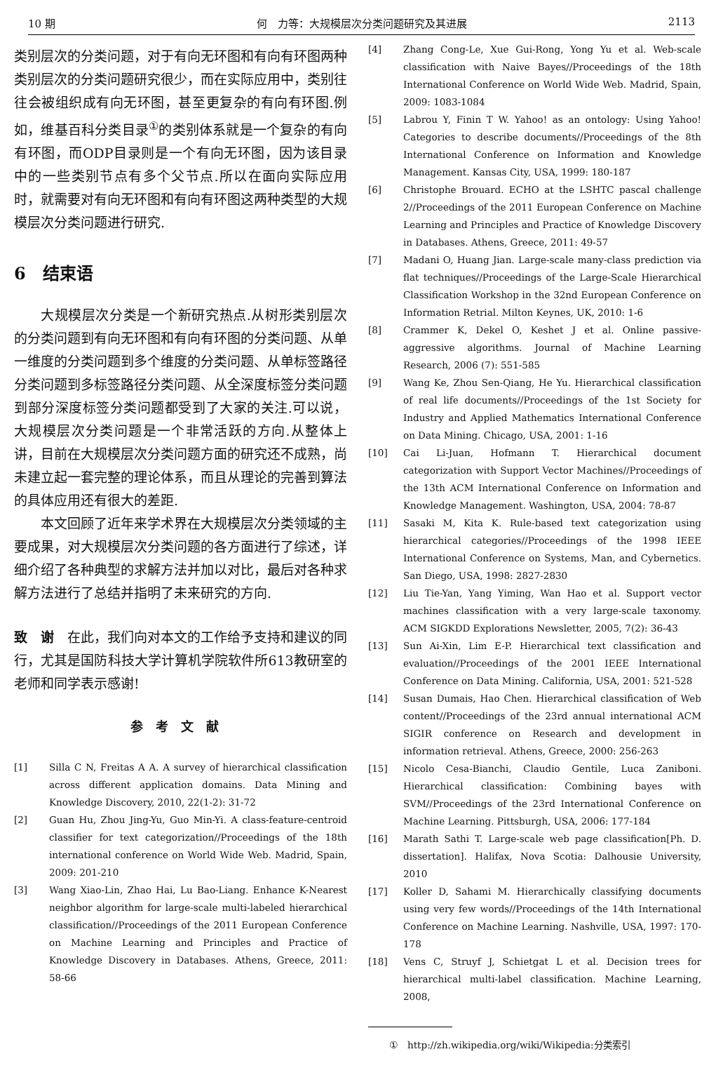10 期 何　力等：大规模层次分类问题研究及其进展 2113
类别层次的分类问题，对于有向无环图和有向有环图两种类别层次的分类问题研究很少，而在实际应用中，类别往往会被组织成有向无环图，甚至更复杂的有向有环图.例如，维基百科分类目录<sup>①</sup>的类别体系就是一个复杂的有向有环图，而ODP目录则是一个有向无环图，因为该目录中的一些类别节点有多个父节点.所以在面向实际应用时，就需要对有向无环图和有向有环图这两种类型的大规模层次分类问题进行研究.
6　结束语
大规模层次分类是一个新研究热点.从树形类别层次的分类问题到有向无环图和有向有环图的分类问题、从单一维度的分类问题到多个维度的分类问题、从单标签路径分类问题到多标签路径分类问题、从全深度标签分类问题到部分深度标签分类问题都受到了大家的关注.可以说，大规模层次分类问题是一个非常活跃的方向.从整体上讲，目前在大规模层次分类问题方面的研究还不成熟，尚未建立起一套完整的理论体系，而且从理论的完善到算法的具体应用还有很大的差距.
本文回顾了近年来学术界在大规模层次分类领域的主要成果，对大规模层次分类问题的各方面进行了综述，详细介绍了各种典型的求解方法并加以对比，最后对各种求解方法进行了总结并指明了未来研究的方向.
致　谢　在此，我们向对本文的工作给予支持和建议的同行，尤其是国防科技大学计算机学院软件所613教研室的老师和同学表示感谢!
参考文献
[1] Silla C N, Freitas A A. A survey of hierarchical classification across different application domains. Data Mining and Knowledge Discovery, 2010, 22(1-2): 31-72
[2] Guan Hu, Zhou Jing-Yu, Guo Min-Yi. A class-feature-centroid classifier for text categorization//Proceedings of the 18th international conference on World Wide Web. Madrid, Spain, 2009: 201-210
[3] Wang Xiao-Lin, Zhao Hai, Lu Bao-Liang. Enhance K-Nearest neighbor algorithm for large-scale multi-labeled hierarchical classification//Proceedings of the 2011 European Conference on Machine Learning and Principles and Practice of Knowledge Discovery in Databases. Athens, Greece, 2011: 58-66
[4] Zhang Cong-Le, Xue Gui-Rong, Yong Yu et al. Web-scale classification with Naive Bayes//Proceedings of the 18th International Conference on World Wide Web. Madrid, Spain, 2009: 1083-1084
[5] Labrou Y, Finin T W. Yahoo! as an ontology: Using Yahoo! Categories to describe documents//Proceedings of the 8th International Conference on Information and Knowledge Management. Kansas City, USA, 1999: 180-187
[6] Christophe Brouard. ECHO at the LSHTC pascal challenge 2//Proceedings of the 2011 European Conference on Machine Learning and Principles and Practice of Knowledge Discovery in Databases. Athens, Greece, 2011: 49-57
[7] Madani O, Huang Jian. Large-scale many-class prediction via flat techniques//Proceedings of the Large-Scale Hierarchical Classification Workshop in the 32nd European Conference on Information Retrial. Milton Keynes, UK, 2010: 1-6
[8] Crammer K, Dekel O, Keshet J et al. Online passive-aggressive algorithms. Journal of Machine Learning Research, 2006 (7): 551-585
[9] Wang Ke, Zhou Sen-Qiang, He Yu. Hierarchical classification of real life documents//Proceedings of the 1st Society for Industry and Applied Mathematics International Conference on Data Mining. Chicago, USA, 2001: 1-16
[10] Cai Li-Juan, Hofmann T. Hierarchical document categorization with Support Vector Machines//Proceedings of the 13th ACM International Conference on Information and Knowledge Management. Washington, USA, 2004: 78-87
[11] Sasaki M, Kita K. Rule-based text categorization using hierarchical categories//Proceedings of the 1998 IEEE International Conference on Systems, Man, and Cybernetics. San Diego, USA, 1998: 2827-2830
[12] Liu Tie-Yan, Yang Yiming, Wan Hao et al. Support vector machines classification with a very large-scale taxonomy. ACM SIGKDD Explorations Newsletter, 2005, 7(2): 36-43
[13] Sun Ai-Xin, Lim E-P. Hierarchical text classification and evaluation//Proceedings of the 2001 IEEE International Conference on Data Mining. California, USA, 2001: 521-528
[14] Susan Dumais, Hao Chen. Hierarchical classification of Web content//Proceedings of the 23rd annual international ACM SIGIR conference on Research and development in information retrieval. Athens, Greece, 2000: 256-263
[15] Nicolo Cesa-Bianchi, Claudio Gentile, Luca Zaniboni. Hierarchical classification: Combining bayes with SVM//Proceedings of the 23rd International Conference on Machine Learning. Pittsburgh, USA, 2006: 177-184
[16] Marath Sathi T. Large-scale web page classification[Ph. D. dissertation]. Halifax, Nova Scotia: Dalhousie University, 2010
[17] Koller D, Sahami M. Hierarchically classifying documents using very few words//Proceedings of the 14th International Conference on Machine Learning. Nashville, USA, 1997: 170-178
[18] Vens C, Struyf J, Schietgat L et al. Decision trees for hierarchical multi-label classification. Machine Learning, 2008,
①　http://zh.wikipedia.org/wiki/Wikipedia:分类索引